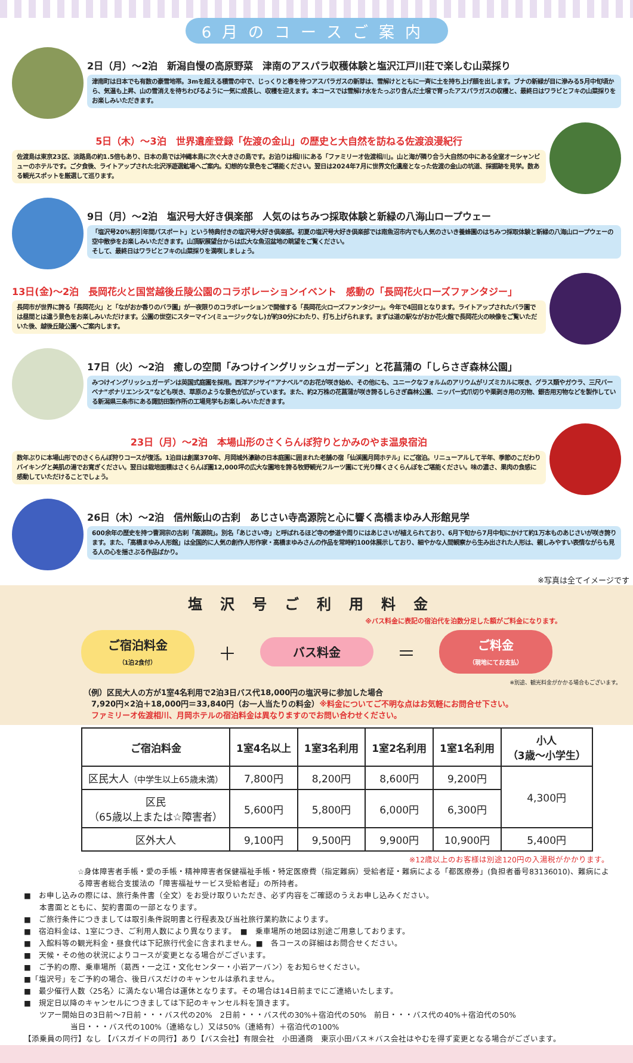6月のコースご案内
2日（月）～2泊　新潟自慢の高原野菜　津南のアスパラ収穫体験と塩沢江戸川荘で楽しむ山菜採り
津南町は日本でも有数の豪雪地帯。3mを超える積雪の中で、じっくりと春を待つアスパラガスの新芽は、雪解けとともに一斉に土を持ち上げ顔を出します。ブナの新緑が目に滲みる5月中旬頃から、気温も上昇、山の雪消えを待ちわびるように一気に成長し、収穫を迎えます。本コースでは雪解け水をたっぷり含んだ土壌で育ったアスパラガスの収穫と、最終日はワラビとフキの山菜採りをお楽しみいただきます。
5日（木）～3泊　世界遺産登録「佐渡の金山」の歴史と大自然を訪ねる佐渡浪漫紀行
佐渡島は東京23区、淡路島の約1.5倍もあり、日本の島では沖縄本島に次ぐ大きさの島です。お泊りは相川にある「ファミリーオ佐渡相川」。山と海が隣り合う大自然の中にある全室オーシャンビューのホテルです。ご夕食後、ライトアップされた北沢浮遊選鉱場へご案内。幻想的な景色をご堪能ください。翌日は2024年7月に世界文化遺産となった佐渡の金山の坑道、採掘跡を見学。数ある観光スポットを厳選して巡ります。
9日（月）～2泊　塩沢号大好き倶楽部　人気のはちみつ採取体験と新緑の八海山ロープウェー
「塩沢号20%割引年間パスポート」という特典付きの塩沢号大好き倶楽部。初夏の塩沢号大好き倶楽部では南魚沼市内でも人気のさいき養蜂園のはちみつ採取体験と新緑の八海山ロープウェーの空中散歩をお楽しみいただきます。山頂駅展望台からは広大な魚沼盆地の眺望をご覧ください。
そして、最終日はワラビとフキの山菜採りを満喫しましょう。
13日(金)～2泊　長岡花火と国営越後丘陵公園のコラボレーションイベント　感動の「長岡花火ローズファンタジー」
長岡市が世界に誇る「長岡花火」と「ながおか香りのバラ園」が一夜限りのコラボレーションで開催する「長岡花火ローズファンタジー」。今年で4回目となります。ライトアップされたバラ園では昼間とは違う景色をお楽しみいただけます。公園の世空にスターマイン(ミュージックなし)が約30分にわたり、打ち上げられます。まずは道の駅ながおか花火館で長岡花火の映像をご覧いただいた後、越後丘陵公園へご案内します。
17日（火）～2泊　癒しの空間「みつけイングリッシュガーデン」と花菖蒲の「しらさぎ森林公園」
みつけイングリッシュガーデンは英国式庭園を採用。西洋アジサイ”アナベル”のお花が咲き始め、その他にも、ユニークなフォルムのアリウムがリズミカルに咲き、グラス類やガウラ、三尺バーベナ”ボナリエンシス”なども咲き、草原のような景色が広がっています。また、約2万株の花菖蒲が咲き誇るしらさぎ森林公園、ニッパー式爪切りや栗剥き用の刃物、銀杏用刃物などを製作している新潟県三条市にある諏訪田製作所の工場見学もお楽しみいただきます。
23日（月）～2泊　本場山形のさくらんぼ狩りとかみのやま温泉宿泊
数年ぶりに本場山形でのさくらんぼ狩りコースが復活。1泊目は創業370年、月岡城外濠跡の日本庭園に囲まれた老舗の宿「仙渓園月岡ホテル」にご宿泊。リニューアルして半年、季節のこだわりバイキングと美肌の湯でお寛ぎください。翌日は栽培面積はさくらんぼ園12,000坪の広大な園地を誇る牧野観光フルーツ園にて光り輝くさくらんぼをご堪能ください。味の濃さ、果肉の食感に感動していただけることでしょう。
26日（木）～2泊　信州飯山の古刹　あじさい寺高源院と心に響く高橋まゆみ人形館見学
600余年の歴史を持つ曹洞宗の古刹「高源院」。別名「あじさい寺」と呼ばれるほど寺の参道や周りにはあじさいが植えられており、6月下旬から7月中旬にかけて約1万本ものあじさいが咲き誇ります。また、「高橋まゆみ人形館」は全国的に人気の創作人形作家・高橋まゆみさんの作品を常時約100体展示しており、細やかな人間観察から生み出された人形は、親しみやすい表情ながらも見る人の心を揺さぶる作品ばかり。
※写真は全てイメージです
塩沢号ご利用料金
※バス料金に表記の宿泊代を泊数分足した額がご料金になります。
ご宿泊料金
（1泊2食付）
＋
バス料金
＝
ご料金
（現地にてお支払）
※別途、観光料金がかかる場合もございます。
（例）区民大人の方が1室4名利用で2泊3日バス代18,000円の塩沢号に参加した場合
　7,920円×2泊＋18,000円＝33,840円（お一人当たりの料金）※料金についてご不明な点はお気軽にお問合せ下さい。
　ファミリーオ佐渡相川、月岡ホテルの宿泊料金は異なりますのでお問い合わせください。
| ご宿泊料金 | 1室4名以上 | 1室3名利用 | 1室2名利用 | 1室1名利用 | 小人 （3歳～小学生） |
| --- | --- | --- | --- | --- | --- |
| 区民大人 （中学生以上65歳未満） | 7,800円 | 8,200円 | 8,600円 | 9,200円 | 4,300円 |
| 区民 （65歳以上または☆障害者） | 5,600円 | 5,800円 | 6,000円 | 6,300円 | |
| 区外大人 | 9,100円 | 9,500円 | 9,900円 | 10,900円 | 5,400円 |
※12歳以上のお客様は別途120円の入湯税がかかります。
☆身体障害者手帳・愛の手帳・精神障害者保健福祉手帳・特定医療費（指定難病）受給者証・難病による「都医療券」(負担者番号83136010)、難病による障害者総合支援法の「障害福祉サービス受給者証」の所持者。
■　お申し込みの際には、旅行条件書（全文）をお受け取りいただき、必ず内容をご確認のうえお申し込みください。
　　本書面とともに、契約書面の一部となります。
■　ご旅行条件につきましては取引条件説明書と行程表及び当社旅行業約款によります。
■　宿泊料金は、1室につき、ご利用人数により異なります。　■　乗車場所の地図は別途ご用意しております。
■　入館料等の観光料金・昼食代は下記旅行代金に含まれません。■　各コースの詳細はお問合せください。
■　天候・その他の状況によりコースが変更となる場合がございます。
■　ご予約の際、乗車場所（葛西・一之江・文化センター・小岩アーバン）をお知らせください。
■「塩沢号」をご予約の場合、後日バスだけのキャンセルは承れません。
■　最少催行人数〈25名〉に満たない場合は運休となります。その場合は14日前までにご連絡いたします。
■　規定日以降のキャンセルにつきましては下記のキャンセル料を頂きます。
　　ツアー開始日の3日前～7日前・・・バス代の20%　2日前・・・バス代の30%＋宿泊代の50%　前日・・・バス代の40%＋宿泊代の50%
　　　　　　当日・・・バス代の100%（連絡なし）又は50%（連絡有）＋宿泊代の100%
【添乗員の同行】なし 【バスガイドの同行】あり【バス会社】有限会社　小田通商　東京小田バス＊バス会社はやむを得ず変更となる場合がございます。